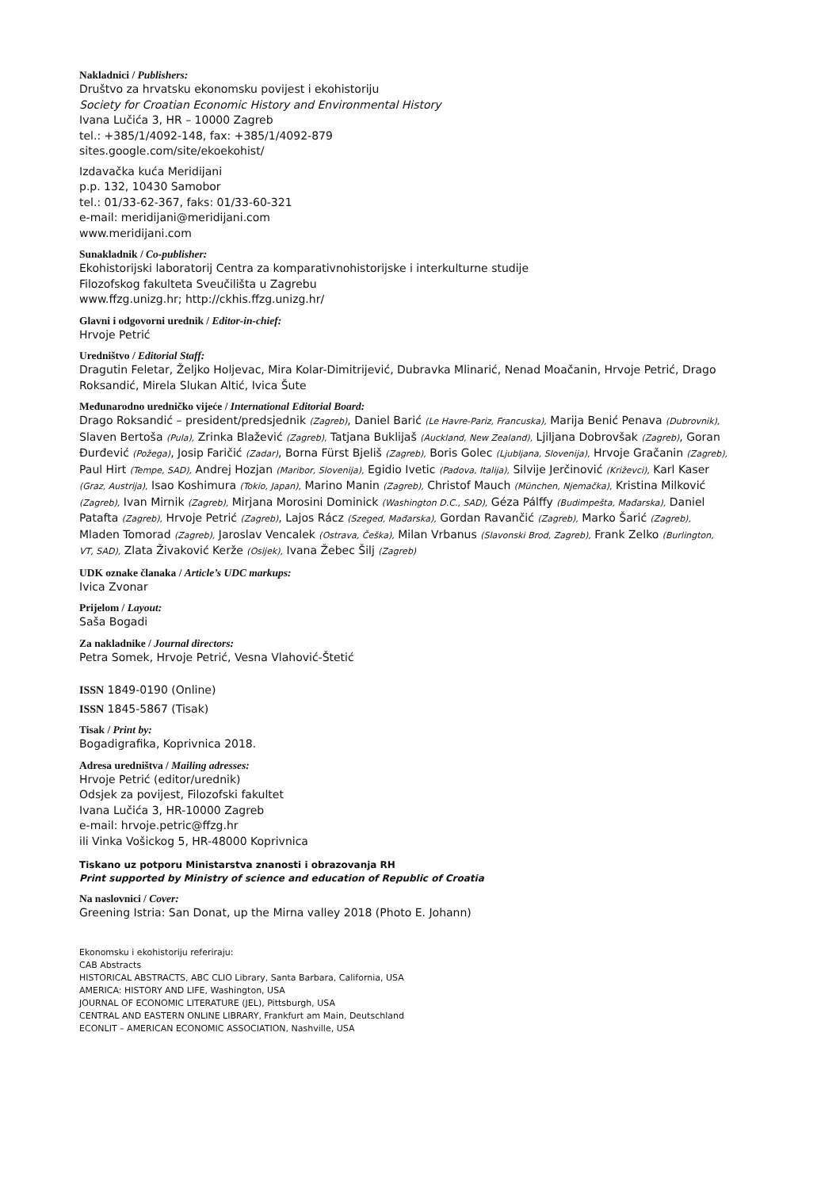Nakladnici / Publishers:
Društvo za hrvatsku ekonomsku povijest i ekohistoriju
Society for Croatian Economic History and Environmental History
Ivana Lučića 3, HR – 10000 Zagreb
tel.: +385/1/4092-148, fax: +385/1/4092-879
sites.google.com/site/ekoekohist/
Izdavačka kuća Meridijani
p.p. 132, 10430 Samobor
tel.: 01/33-62-367, faks: 01/33-60-321
e-mail: meridijani@meridijani.com
www.meridijani.com
Sunakladnik / Co-publisher:
Ekohistorijski laboratorij Centra za komparativnohistorijske i interkulturne studije
Filozofskog fakulteta Sveučilišta u Zagrebu
www.ffzg.unizg.hr; http://ckhis.ffzg.unizg.hr/
Glavni i odgovorni urednik / Editor-in-chief:
Hrvoje Petrić
Uredništvo / Editorial Staff:
Dragutin Feletar, Željko Holjevac, Mira Kolar-Dimitrijević, Dubravka Mlinarić, Nenad Moačanin, Hrvoje Petrić, Drago Roksandić, Mirela Slukan Altić, Ivica Šute
Međunarodno uredničko vijeće / International Editorial Board:
Drago Roksandić – president/predsjednik (Zagreb), Daniel Barić (Le Havre-Pariz, Francuska), Marija Benić Penava (Dubrovnik), Slaven Bertoša (Pula), Zrinka Blažević (Zagreb), Tatjana Buklijaš (Auckland, New Zealand), Ljiljana Dobrovšak (Zagreb), Goran Đurđević (Požega), Josip Faričić (Zadar), Borna Fürst Bjeliš (Zagreb), Boris Golec (Ljubljana, Slovenija), Hrvoje Gračanin (Zagreb), Paul Hirt (Tempe, SAD), Andrej Hozjan (Maribor, Slovenija), Egidio Ivetic (Padova, Italija), Silvije Jerčinović (Križevci), Karl Kaser (Graz, Austrija), Isao Koshimura (Tokio, Japan), Marino Manin (Zagreb), Christof Mauch (München, Njemačka), Kristina Milković (Zagreb), Ivan Mirnik (Zagreb), Mirjana Morosini Dominick (Washington D.C., SAD), Géza Pálffy (Budimpešta, Mađarska), Daniel Patafta (Zagreb), Hrvoje Petrić (Zagreb), Lajos Rácz (Szeged, Mađarska), Gordan Ravančić (Zagreb), Marko Šarić (Zagreb), Mladen Tomorad (Zagreb), Jaroslav Vencalek (Ostrava, Češka), Milan Vrbanus (Slavonski Brod, Zagreb), Frank Zelko (Burlington, VT, SAD), Zlata Živaković Kerže (Osijek), Ivana Žebec Šilj (Zagreb)
UDK oznake članaka / Article’s UDC markups:
Ivica Zvonar
Prijelom / Layout:
Saša Bogadi
Za nakladnike / Journal directors:
Petra Somek, Hrvoje Petrić, Vesna Vlahović-Štetić
ISSN 1849-0190 (Online)
ISSN 1845-5867 (Tisak)
Tisak / Print by:
Bogadigrafika, Koprivnica 2018.
Adresa uredništva / Mailing adresses:
Hrvoje Petrić (editor/urednik)
Odsjek za povijest, Filozofski fakultet
Ivana Lučića 3, HR-10000 Zagreb
e-mail: hrvoje.petric@ffzg.hr
ili Vinka Vošickog 5, HR-48000 Koprivnica
Tiskano uz potporu Ministarstva znanosti i obrazovanja RH
Print supported by Ministry of science and education of Republic of Croatia
Na naslovnici / Cover:
Greening Istria: San Donat, up the Mirna valley 2018 (Photo E. Johann)
Ekonomsku i ekohistoriju referiraju:
CAB Abstracts
HISTORICAL ABSTRACTS, ABC CLIO Library, Santa Barbara, California, USA
AMERICA: HISTORY AND LIFE, Washington, USA
JOURNAL OF ECONOMIC LITERATURE (JEL), Pittsburgh, USA
CENTRAL AND EASTERN ONLINE LIBRARY, Frankfurt am Main, Deutschland
ECONLIT – AMERICAN ECONOMIC ASSOCIATION, Nashville, USA